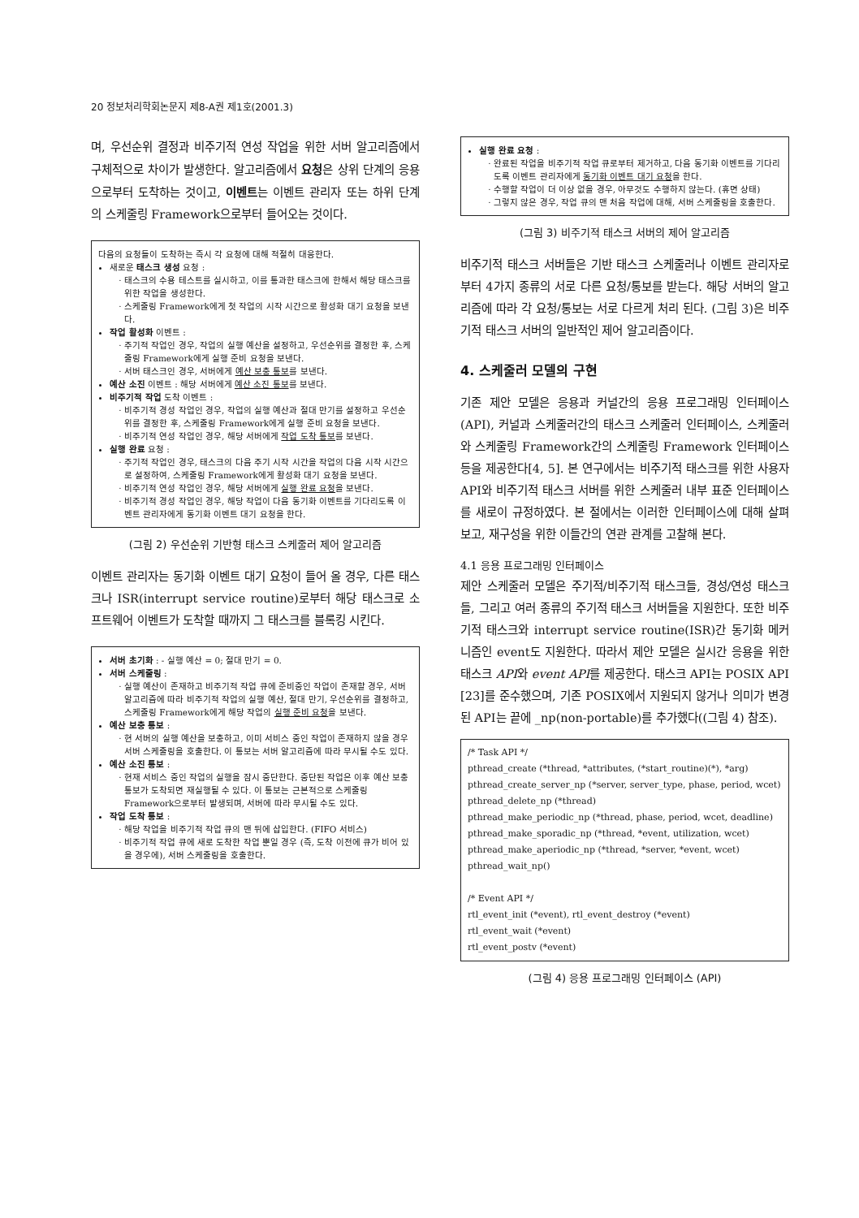20 정보처리학회논문지 제8-A권 제1호(2001.3)
며, 우선순위 결정과 비주기적 연성 작업을 위한 서버 알고리즘에서 구체적으로 차이가 발생한다. 알고리즘에서 요청은 상위 단계의 응용으로부터 도착하는 것이고, 이벤트는 이벤트 관리자 또는 하위 단계의 스케줄링 Framework으로부터 들어오는 것이다.
다음의 요청들이 도착하는 즉시 각 요청에 대해 적절히 대응한다.
새로운 태스크 생성 요청 :
태스크의 수용 테스트를 실시하고, 이를 통과한 태스크에 한해서 해당 태스크를 위한 작업을 생성한다.
스케줄링 Framework에게 첫 작업의 시작 시간으로 활성화 대기 요청을 보낸다.
작업 활성화 이벤트 :
주기적 작업인 경우, 작업의 실행 예산을 설정하고, 우선순위를 결정한 후, 스케줄링 Framework에게 실행 준비 요청을 보낸다.
서버 태스크인 경우, 서버에게 예산 보충 통보를 보낸다.
예산 소진 이벤트 : 해당 서버에게 예산 소진 통보를 보낸다.
비주기적 작업 도착 이벤트 :
비주기적 경성 작업인 경우, 작업의 실행 예산과 절대 만기를 설정하고 우선순위를 결정한 후, 스케줄링 Framework에게 실행 준비 요청을 보낸다.
비주기적 연성 작업인 경우, 해당 서버에게 작업 도착 통보를 보낸다.
실행 완료 요청 :
주기적 작업인 경우, 태스크의 다음 주기 시작 시간을 작업의 다음 시작 시간으로 설정하여, 스케줄링 Framework에게 활성화 대기 요청을 보낸다.
비주기적 연성 작업인 경우, 해당 서버에게 실행 완료 요청을 보낸다.
비주기적 경성 작업인 경우, 해당 작업이 다음 동기화 이벤트를 기다리도록 이벤트 관리자에게 동기화 이벤트 대기 요청을 한다.
(그림 2) 우선순위 기반형 태스크 스케줄러 제어 알고리즘
이벤트 관리자는 동기화 이벤트 대기 요청이 들어 올 경우, 다른 태스크나 ISR(interrupt service routine)로부터 해당 태스크로 소프트웨어 이벤트가 도착할 때까지 그 태스크를 블록킹 시킨다.
서버 초기화 : - 실행 예산 = 0; 절대 만기 = 0.
서버 스케줄링 :
실행 예산이 존재하고 비주기적 작업 큐에 준비중인 작업이 존재할 경우, 서버 알고리즘에 따라 비주기적 작업의 실행 예산, 절대 만기, 우선순위를 결정하고, 스케줄링 Framework에게 해당 작업의 실행 준비 요청을 보낸다.
예산 보충 통보 :
현 서버의 실행 예산을 보충하고, 이미 서비스 중인 작업이 존재하지 않을 경우 서버 스케줄링을 호출한다. 이 통보는 서버 알고리즘에 따라 무시될 수도 있다.
예산 소진 통보 :
현재 서비스 중인 작업의 실행을 잠시 중단한다. 중단된 작업은 이후 예산 보충 통보가 도착되면 재실행될 수 있다. 이 통보는 근본적으로 스케줄링 Framework으로부터 발생되며, 서버에 따라 무시될 수도 있다.
작업 도착 통보 :
해당 작업을 비주기적 작업 큐의 맨 뒤에 삽입한다. (FIFO 서비스)
비주기적 작업 큐에 새로 도착한 작업 뿐일 경우 (즉, 도착 이전에 큐가 비어 있을 경우에), 서버 스케줄링을 호출한다.
실행 완료 요청 :
완료된 작업을 비주기적 작업 큐로부터 제거하고, 다음 동기화 이벤트를 기다리도록 이벤트 관리자에게 동기화 이벤트 대기 요청을 한다.
수행할 작업이 더 이상 없을 경우, 아무것도 수행하지 않는다. (휴면 상태)
그렇지 않은 경우, 작업 큐의 맨 처음 작업에 대해, 서버 스케줄링을 호출한다.
(그림 3) 비주기적 태스크 서버의 제어 알고리즘
비주기적 태스크 서버들은 기반 태스크 스케줄러나 이벤트 관리자로부터 4가지 종류의 서로 다른 요청/통보를 받는다. 해당 서버의 알고리즘에 따라 각 요청/통보는 서로 다르게 처리 된다. (그림 3)은 비주기적 태스크 서버의 일반적인 제어 알고리즘이다.
4. 스케줄러 모델의 구현
기존 제안 모델은 응용과 커널간의 응용 프로그래밍 인터페이스(API), 커널과 스케줄러간의 태스크 스케줄러 인터페이스, 스케줄러와 스케줄링 Framework간의 스케줄링 Framework 인터페이스 등을 제공한다[4, 5]. 본 연구에서는 비주기적 태스크를 위한 사용자 API와 비주기적 태스크 서버를 위한 스케줄러 내부 표준 인터페이스를 새로이 규정하였다. 본 절에서는 이러한 인터페이스에 대해 살펴 보고, 재구성을 위한 이들간의 연관 관계를 고찰해 본다.
4.1 응용 프로그래밍 인터페이스
제안 스케줄러 모델은 주기적/비주기적 태스크들, 경성/연성 태스크들, 그리고 여러 종류의 주기적 태스크 서버들을 지원한다. 또한 비주기적 태스크와 interrupt service routine(ISR)간 동기화 메커니즘인 event도 지원한다. 따라서 제안 모델은 실시간 응용을 위한 태스크 API와 event API를 제공한다. 태스크 API는 POSIX API [23]를 준수했으며, 기존 POSIX에서 지원되지 않거나 의미가 변경된 API는 끝에 _np(non-portable)를 추가했다((그림 4) 참조).
/* Task API */
pthread_create (*thread, *attributes, (*start_routine)(*), *arg)
pthread_create_server_np (*server, server_type, phase, period, wcet)
pthread_delete_np (*thread)
pthread_make_periodic_np (*thread, phase, period, wcet, deadline)
pthread_make_sporadic_np (*thread, *event, utilization, wcet)
pthread_make_aperiodic_np (*thread, *server, *event, wcet)
pthread_wait_np()
/* Event API */
rtl_event_init (*event), rtl_event_destroy (*event)
rtl_event_wait (*event)
rtl_event_postv (*event)
(그림 4) 응용 프로그래밍 인터페이스 (API)